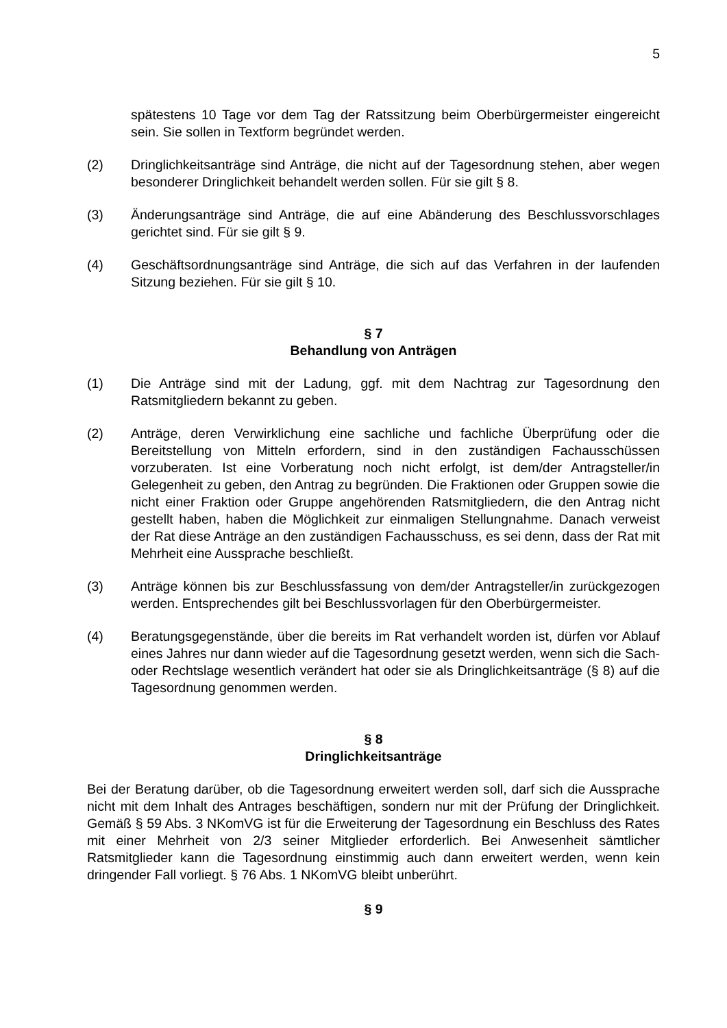5
spätestens 10 Tage vor dem Tag der Ratssitzung beim Oberbürgermeister eingereicht sein. Sie sollen in Textform begründet werden.
(2) Dringlichkeitsanträge sind Anträge, die nicht auf der Tagesordnung stehen, aber wegen besonderer Dringlichkeit behandelt werden sollen. Für sie gilt § 8.
(3) Änderungsanträge sind Anträge, die auf eine Abänderung des Beschlussvorschlages gerichtet sind. Für sie gilt § 9.
(4) Geschäftsordnungsanträge sind Anträge, die sich auf das Verfahren in der laufenden Sitzung beziehen. Für sie gilt § 10.
§ 7
Behandlung von Anträgen
(1) Die Anträge sind mit der Ladung, ggf. mit dem Nachtrag zur Tagesordnung den Ratsmitgliedern bekannt zu geben.
(2) Anträge, deren Verwirklichung eine sachliche und fachliche Überprüfung oder die Bereitstellung von Mitteln erfordern, sind in den zuständigen Fachausschüssen vorzuberaten. Ist eine Vorberatung noch nicht erfolgt, ist dem/der Antragsteller/in Gelegenheit zu geben, den Antrag zu begründen. Die Fraktionen oder Gruppen sowie die nicht einer Fraktion oder Gruppe angehörenden Ratsmitgliedern, die den Antrag nicht gestellt haben, haben die Möglichkeit zur einmaligen Stellungnahme. Danach verweist der Rat diese Anträge an den zuständigen Fachausschuss, es sei denn, dass der Rat mit Mehrheit eine Aussprache beschließt.
(3) Anträge können bis zur Beschlussfassung von dem/der Antragsteller/in zurückgezogen werden. Entsprechendes gilt bei Beschlussvorlagen für den Oberbürgermeister.
(4) Beratungsgegenstände, über die bereits im Rat verhandelt worden ist, dürfen vor Ablauf eines Jahres nur dann wieder auf die Tagesordnung gesetzt werden, wenn sich die Sach- oder Rechtslage wesentlich verändert hat oder sie als Dringlichkeitsanträge (§ 8) auf die Tagesordnung genommen werden.
§ 8
Dringlichkeitsanträge
Bei der Beratung darüber, ob die Tagesordnung erweitert werden soll, darf sich die Aussprache nicht mit dem Inhalt des Antrages beschäftigen, sondern nur mit der Prüfung der Dringlichkeit. Gemäß § 59 Abs. 3 NKomVG ist für die Erweiterung der Tagesordnung ein Beschluss des Rates mit einer Mehrheit von 2/3 seiner Mitglieder erforderlich. Bei Anwesenheit sämtlicher Ratsmitglieder kann die Tagesordnung einstimmig auch dann erweitert werden, wenn kein dringender Fall vorliegt. § 76 Abs. 1 NKomVG bleibt unberührt.
§ 9